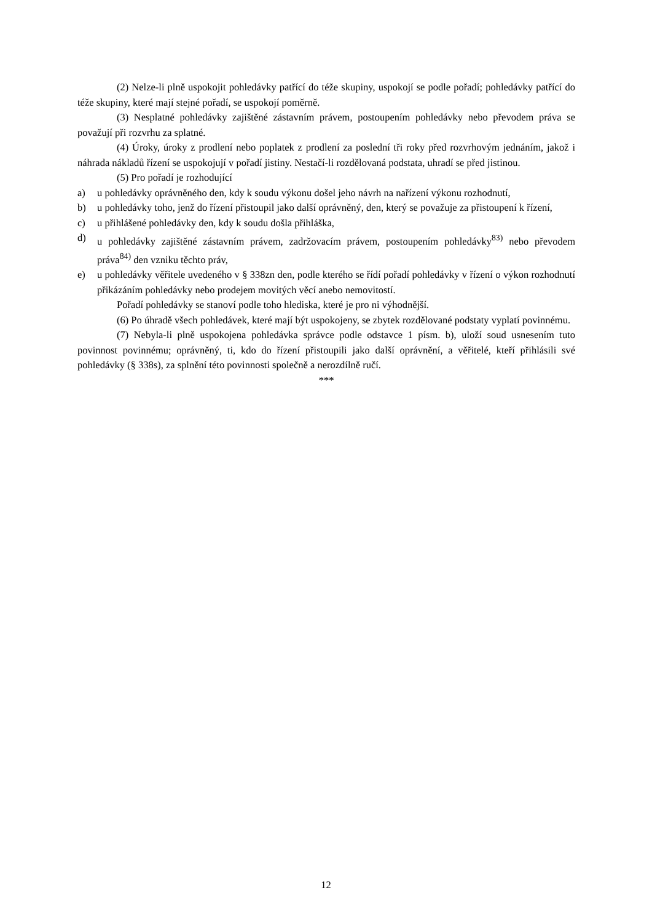(2) Nelze-li plně uspokojit pohledávky patřící do téže skupiny, uspokojí se podle pořadí; pohledávky patřící do téže skupiny, které mají stejné pořadí, se uspokojí poměrně.
(3) Nesplatné pohledávky zajištěné zástavním právem, postoupením pohledávky nebo převodem práva se považují při rozvrhu za splatné.
(4) Úroky, úroky z prodlení nebo poplatek z prodlení za poslední tři roky před rozvrhovým jednáním, jakož i náhrada nákladů řízení se uspokojují v pořadí jistiny. Nestačí-li rozdělovaná podstata, uhradí se před jistinou.
(5) Pro pořadí je rozhodující
a) u pohledávky oprávněného den, kdy k soudu výkonu došel jeho návrh na nařízení výkonu rozhodnutí,
b) u pohledávky toho, jenž do řízení přistoupil jako další oprávněný, den, který se považuje za přistoupení k řízení,
c) u přihlášené pohledávky den, kdy k soudu došla přihláška,
d) u pohledávky zajištěné zástavním právem, zadržovacím právem, postoupením pohledávky<sup>83)</sup> nebo převodem práva<sup>84)</sup> den vzniku těchto práv,
e) u pohledávky věřitele uvedeného v § 338zn den, podle kterého se řídí pořadí pohledávky v řízení o výkon rozhodnutí přikázáním pohledávky nebo prodejem movitých věcí anebo nemovitostí.
Pořadí pohledávky se stanoví podle toho hlediska, které je pro ni výhodnější.
(6) Po úhradě všech pohledávek, které mají být uspokojeny, se zbytek rozdělované podstaty vyplatí povinnému.
(7) Nebyla-li plně uspokojena pohledávka správce podle odstavce 1 písm. b), uloží soud usnesením tuto povinnost povinnému; oprávněný, ti, kdo do řízení přistoupili jako další oprávnění, a věřitelé, kteří přihlásili své pohledávky (§ 338s), za splnění této povinnosti společně a nerozdílně ručí.
***
12